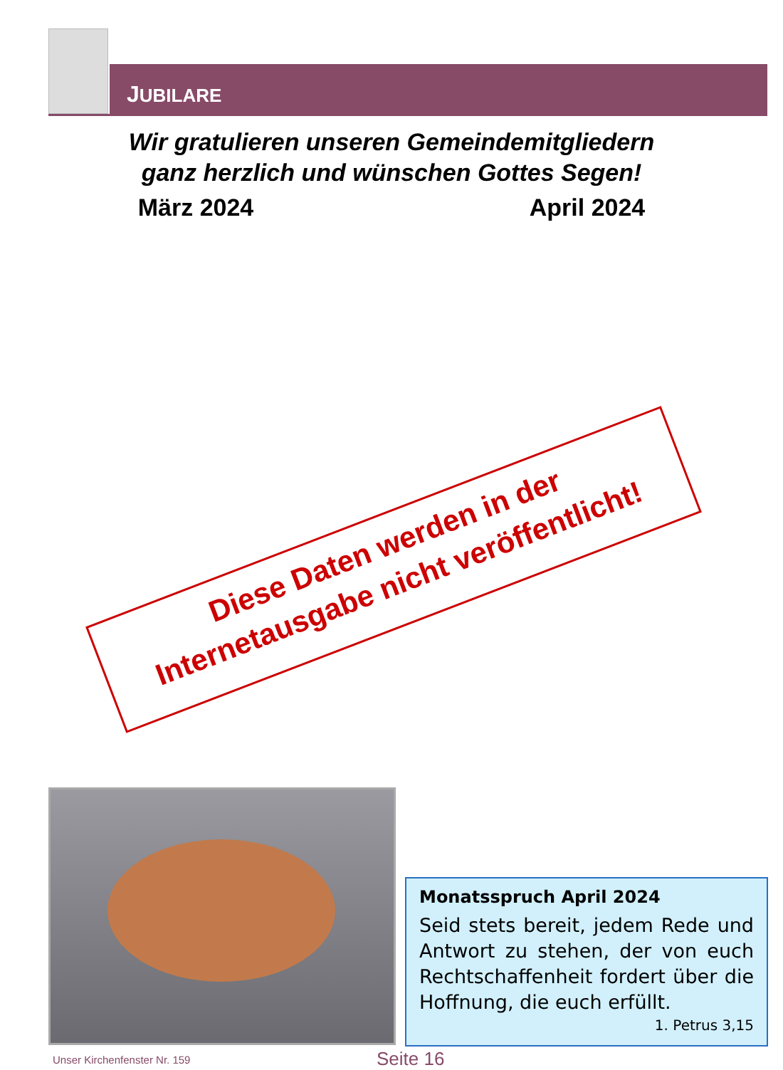JUBILARE
Wir gratulieren unseren Gemeindemitgliedern
ganz herzlich und wünschen Gottes Segen!
März 2024 April 2024
Diese Daten werden in der
Internetausgabe nicht veröffentlicht!
Monatsspruch April 2024
Seid stets bereit, jedem Rede und Antwort zu stehen, der von euch Rechtschaffenheit fordert über die Hoffnung, die euch erfüllt.
1. Petrus 3,15
Unser Kirchenfenster Nr. 159 Seite 16